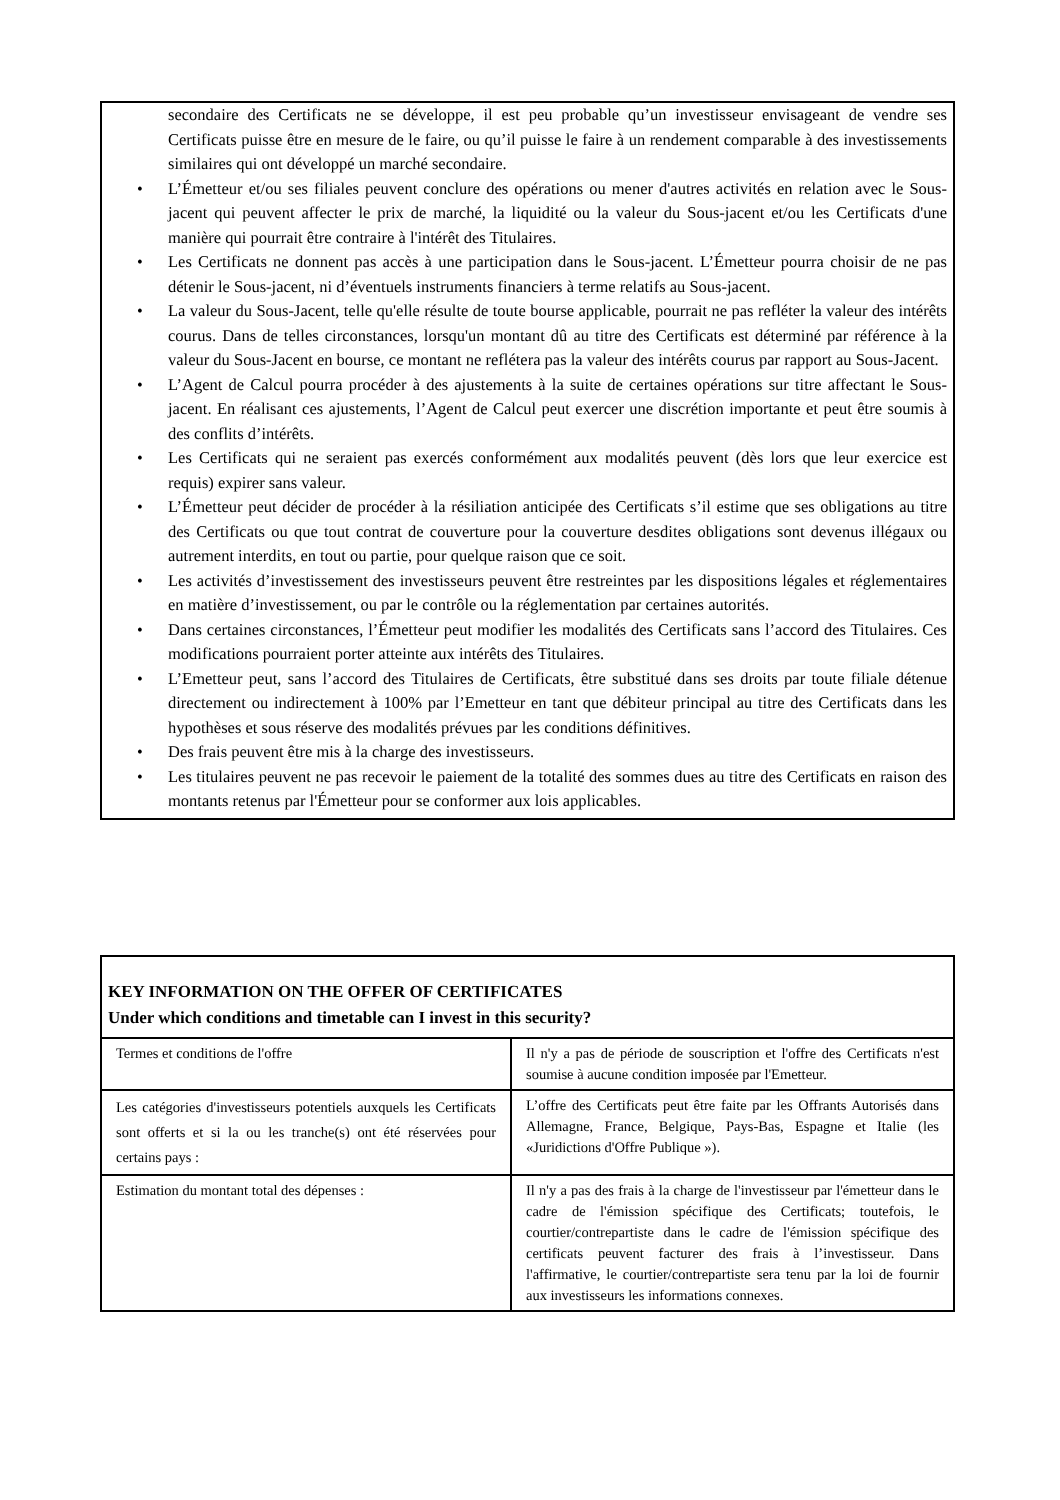secondaire des Certificats ne se développe, il est peu probable qu’un investisseur envisageant de vendre ses Certificats puisse être en mesure de le faire, ou qu’il puisse le faire à un rendement comparable à des investissements similaires qui ont développé un marché secondaire.
• L’Émetteur et/ou ses filiales peuvent conclure des opérations ou mener d'autres activités en relation avec le Sous-jacent qui peuvent affecter le prix de marché, la liquidité ou la valeur du Sous-jacent et/ou les Certificats d'une manière qui pourrait être contraire à l'intérêt des Titulaires.
• Les Certificats ne donnent pas accès à une participation dans le Sous-jacent. L’Émetteur pourra choisir de ne pas détenir le Sous-jacent, ni d’éventuels instruments financiers à terme relatifs au Sous-jacent.
• La valeur du Sous-Jacent, telle qu'elle résulte de toute bourse applicable, pourrait ne pas refléter la valeur des intérêts courus. Dans de telles circonstances, lorsqu'un montant dû au titre des Certificats est déterminé par référence à la valeur du Sous-Jacent en bourse, ce montant ne reflétera pas la valeur des intérêts courus par rapport au Sous-Jacent.
• L’Agent de Calcul pourra procéder à des ajustements à la suite de certaines opérations sur titre affectant le Sous-jacent. En réalisant ces ajustements, l’Agent de Calcul peut exercer une discrétion importante et peut être soumis à des conflits d’intérêts.
• Les Certificats qui ne seraient pas exercés conformément aux modalités peuvent (dès lors que leur exercice est requis) expirer sans valeur.
• L’Émetteur peut décider de procéder à la résiliation anticipée des Certificats s’il estime que ses obligations au titre des Certificats ou que tout contrat de couverture pour la couverture desdites obligations sont devenus illégaux ou autrement interdits, en tout ou partie, pour quelque raison que ce soit.
• Les activités d’investissement des investisseurs peuvent être restreintes par les dispositions légales et réglementaires en matière d’investissement, ou par le contrôle ou la réglementation par certaines autorités.
• Dans certaines circonstances, l’Émetteur peut modifier les modalités des Certificats sans l’accord des Titulaires. Ces modifications pourraient porter atteinte aux intérêts des Titulaires.
• L’Emetteur peut, sans l’accord des Titulaires de Certificats, être substitué dans ses droits par toute filiale détenue directement ou indirectement à 100% par l’Emetteur en tant que débiteur principal au titre des Certificats dans les hypothèses et sous réserve des modalités prévues par les conditions définitives.
• Des frais peuvent être mis à la charge des investisseurs.
• Les titulaires peuvent ne pas recevoir le paiement de la totalité des sommes dues au titre des Certificats en raison des montants retenus par l'Émetteur pour se conformer aux lois applicables.
| KEY INFORMATION ON THE OFFER OF CERTIFICATES Under which conditions and timetable can I invest in this security? | |
| Termes et conditions de l'offre | Il n'y a pas de période de souscription et l'offre des Certificats n'est soumise à aucune condition imposée par l'Emetteur. |
| Les catégories d'investisseurs potentiels auxquels les Certificats sont offerts et si la ou les tranche(s) ont été réservées pour certains pays : | L’offre des Certificats peut être faite par les Offrants Autorisés dans Allemagne, France, Belgique, Pays-Bas, Espagne et Italie (les «Juridictions d'Offre Publique »). |
| Estimation du montant total des dépenses : | Il n'y a pas des frais à la charge de l'investisseur par l'émetteur dans le cadre de l'émission spécifique des Certificats; toutefois, le courtier/contrepartiste dans le cadre de l'émission spécifique des certificats peuvent facturer des frais à l’investisseur. Dans l'affirmative, le courtier/contrepartiste sera tenu par la loi de fournir aux investisseurs les informations connexes. |